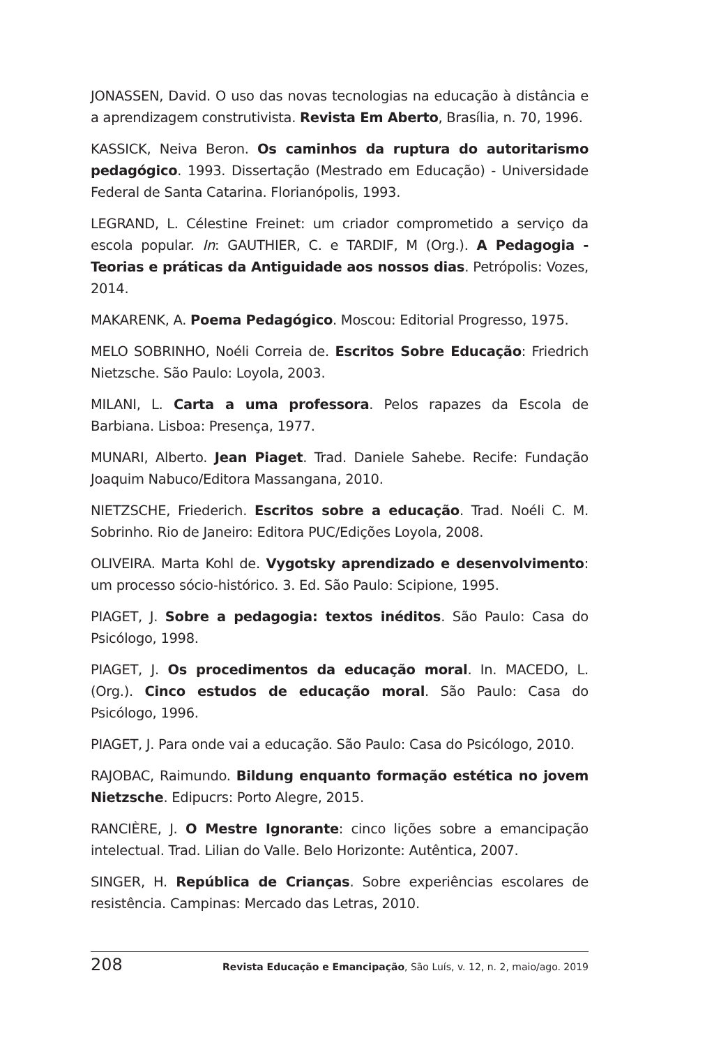JONASSEN, David. O uso das novas tecnologias na educação à distância e a aprendizagem construtivista. Revista Em Aberto, Brasília, n. 70, 1996.
KASSICK, Neiva Beron. Os caminhos da ruptura do autoritarismo pedagógico. 1993. Dissertação (Mestrado em Educação) - Universidade Federal de Santa Catarina. Florianópolis, 1993.
LEGRAND, L. Célestine Freinet: um criador comprometido a serviço da escola popular. In: GAUTHIER, C. e TARDIF, M (Org.). A Pedagogia - Teorias e práticas da Antiguidade aos nossos dias. Petrópolis: Vozes, 2014.
MAKARENK, A. Poema Pedagógico. Moscou: Editorial Progresso, 1975.
MELO SOBRINHO, Noéli Correia de. Escritos Sobre Educação: Friedrich Nietzsche. São Paulo: Loyola, 2003.
MILANI, L. Carta a uma professora. Pelos rapazes da Escola de Barbiana. Lisboa: Presença, 1977.
MUNARI, Alberto. Jean Piaget. Trad. Daniele Sahebe. Recife: Fundação Joaquim Nabuco/Editora Massangana, 2010.
NIETZSCHE, Friederich. Escritos sobre a educação. Trad. Noéli C. M. Sobrinho. Rio de Janeiro: Editora PUC/Edições Loyola, 2008.
OLIVEIRA. Marta Kohl de. Vygotsky aprendizado e desenvolvimento: um processo sócio-histórico. 3. Ed. São Paulo: Scipione, 1995.
PIAGET, J. Sobre a pedagogia: textos inéditos. São Paulo: Casa do Psicólogo, 1998.
PIAGET, J. Os procedimentos da educação moral. In. MACEDO, L. (Org.). Cinco estudos de educação moral. São Paulo: Casa do Psicólogo, 1996.
PIAGET, J. Para onde vai a educação. São Paulo: Casa do Psicólogo, 2010.
RAJOBAC, Raimundo. Bildung enquanto formação estética no jovem Nietzsche. Edipucrs: Porto Alegre, 2015.
RANCIÈRE, J. O Mestre Ignorante: cinco lições sobre a emancipação intelectual. Trad. Lilian do Valle. Belo Horizonte: Autêntica, 2007.
SINGER, H. República de Crianças. Sobre experiências escolares de resistência. Campinas: Mercado das Letras, 2010.
208 Revista Educação e Emancipação, São Luís, v. 12, n. 2, maio/ago. 2019